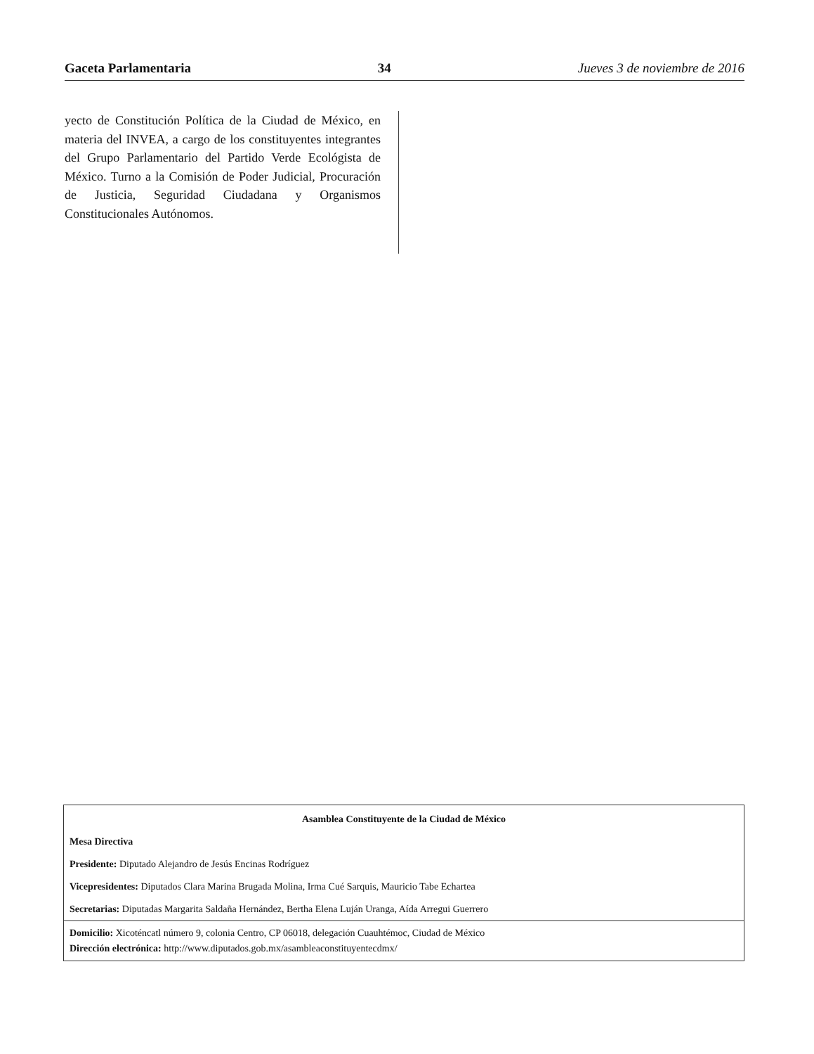Gaceta Parlamentaria 34 Jueves 3 de noviembre de 2016
yecto de Constitución Política de la Ciudad de México, en materia del INVEA, a cargo de los constituyentes integrantes del Grupo Parlamentario del Partido Verde Ecológista de México. Turno a la Comisión de Poder Judicial, Procuración de Justicia, Seguridad Ciudadana y Organismos Constitucionales Autónomos.
Asamblea Constituyente de la Ciudad de México
Mesa Directiva
Presidente: Diputado Alejandro de Jesús Encinas Rodríguez
Vicepresidentes: Diputados Clara Marina Brugada Molina, Irma Cué Sarquis, Mauricio Tabe Echartea
Secretarias: Diputadas Margarita Saldaña Hernández, Bertha Elena Luján Uranga, Aída Arregui Guerrero
Domicilio: Xicoténcatl número 9, colonia Centro, CP 06018, delegación Cuauhtémoc, Ciudad de México
Dirección electrónica: http://www.diputados.gob.mx/asambleaconstituyentecdmx/